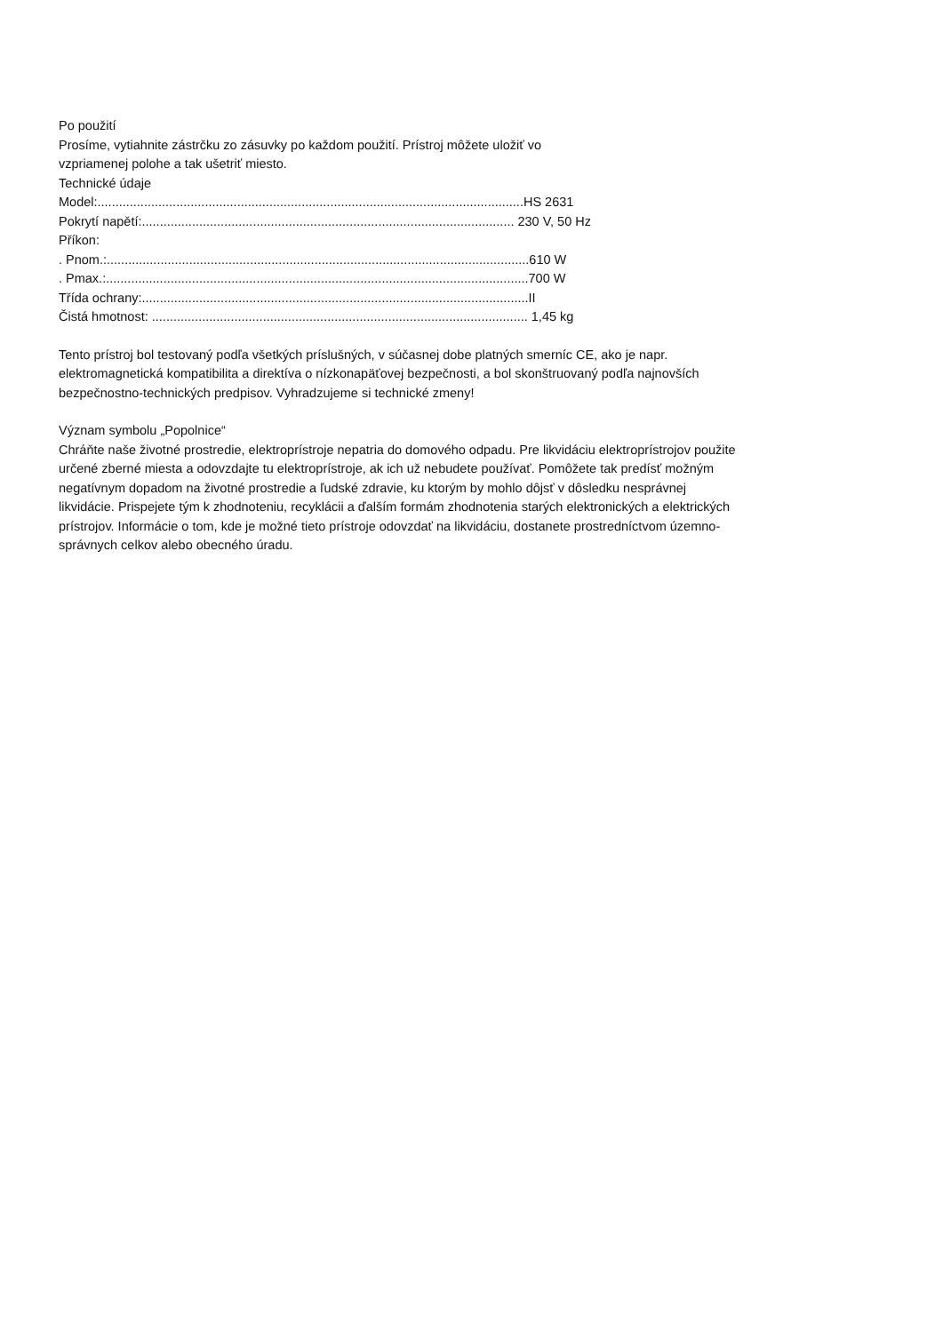Po použití
Prosíme, vytiahnite zástrčku zo zásuvky po každom použití. Prístroj môžete uložiť vo
vzpriamenej polohe a tak ušetriť miesto.
Technické údaje
Model:.......................................................................................................................HS 2631
Pokrytí napětí:........................................................................................................ 230 V, 50 Hz
Příkon:
. Pnom.:......................................................................................................................610 W
. Pmax.:......................................................................................................................700 W
Třída ochrany:............................................................................................................II
Čistá hmotnost: ......................................................................................................... 1,45 kg
Tento prístroj bol testovaný podľa všetkých príslušných, v súčasnej dobe platných smerníc CE, ako je napr.
elektromagnetická kompatibilita a direktíva o nízkonapäťovej bezpečnosti, a bol skonštruovaný podľa najnovších
bezpečnostno-technických predpisov. Vyhradzujeme si technické zmeny!
Význam symbolu „Popolnice“
Chráňte naše životné prostredie, elektroprístroje nepatria do domového odpadu. Pre likvidáciu elektroprístrojov použite
určené zberné miesta a odovzdajte tu elektroprístroje, ak ich už nebudete používať. Pomôžete tak predísť možným
negatívnym dopadom na životné prostredie a ľudské zdravie, ku ktorým by mohlo dôjsť v dôsledku nesprávnej
likvidácie. Prispejete tým k zhodnoteniu, recyklácii a ďalším formám zhodnotenia starých elektronických a elektrických
prístrojov. Informácie o tom, kde je možné tieto prístroje odovzdať na likvidáciu, dostanete prostredníctvom územno-
správnych celkov alebo obecného úradu.